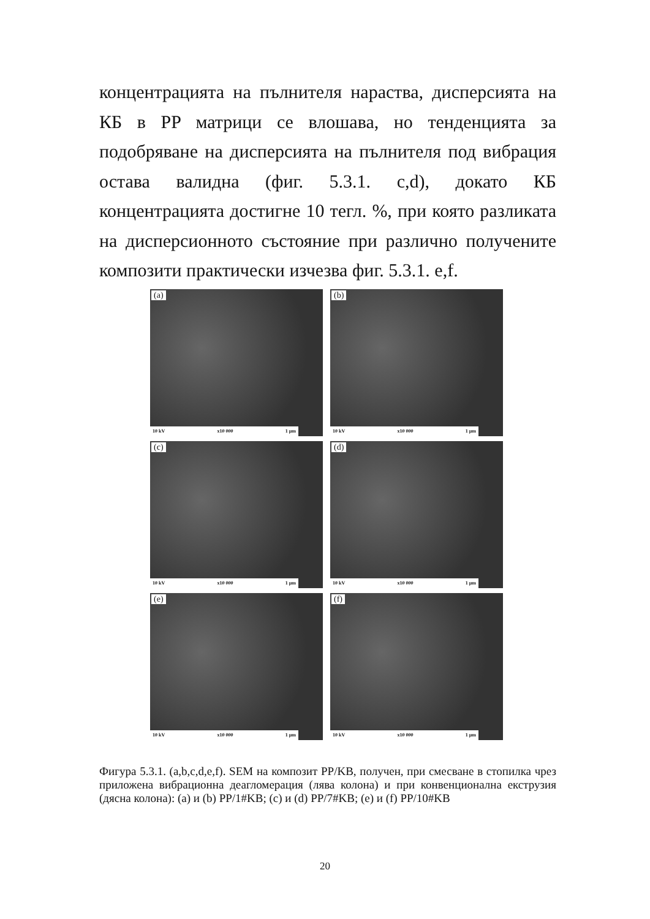концентрацията на пълнителя нараства, дисперсията на КБ в PP матрици се влошава, но тенденцията за подобряване на дисперсията на пълнителя под вибрация остава валидна (фиг. 5.3.1. c,d), докато КБ концентрацията достигне 10 тегл. %, при която разликата на дисперсионното състояние при различно получените композити практически изчезва фиг. 5.3.1. e,f.
(a)
10 kV x10 000 1 μm
(b)
10 kV x10 000 1 μm
(c)
10 kV x10 000 1 μm
(d)
10 kV x10 000 1 μm
(e)
10 kV x10 000 1 μm
(f)
10 kV x10 000 1 μm
Фигура 5.3.1. (a,b,c,d,e,f). SEM на композит PP/KB, получен, при смесване в стопилка чрез приложена вибрационна деагломерация (лява колона) и при конвенционална екструзия (дясна колона): (a) и (b) PP/1#KB; (c) и (d) PP/7#KB; (e) и (f) PP/10#KB
20